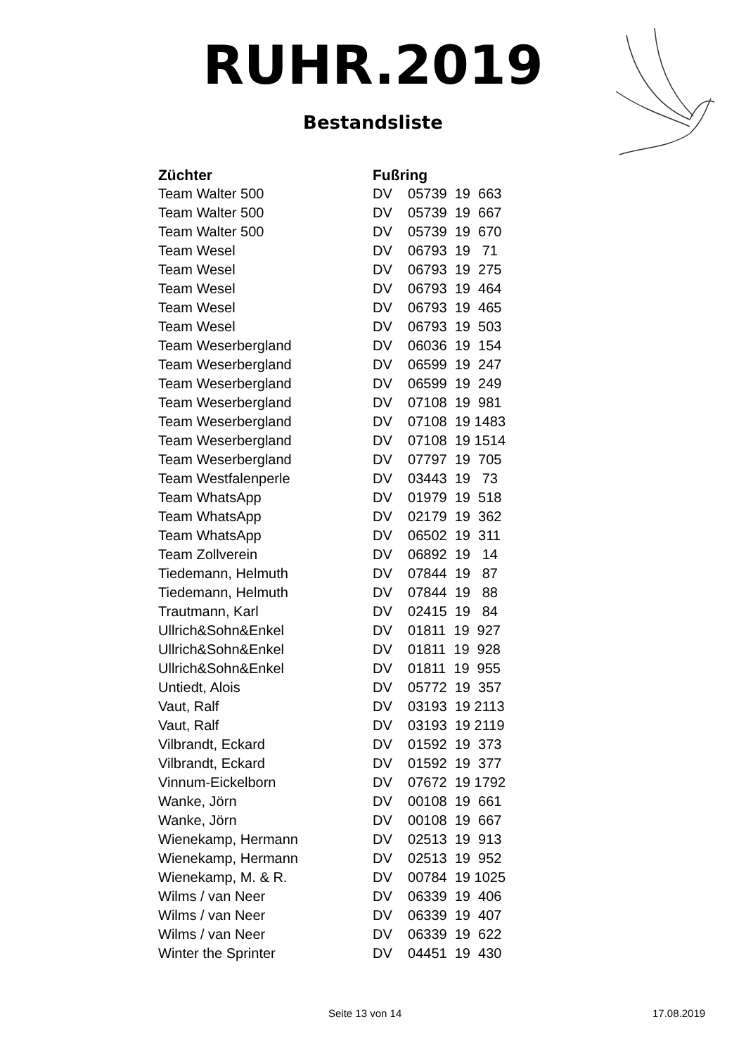RUHR.2019
Bestandsliste
| Züchter | Fußring |
| --- | --- |
| Team Walter 500 | DV 05739 19 663 |
| Team Walter 500 | DV 05739 19 667 |
| Team Walter 500 | DV 05739 19 670 |
| Team Wesel | DV 06793 19 71 |
| Team Wesel | DV 06793 19 275 |
| Team Wesel | DV 06793 19 464 |
| Team Wesel | DV 06793 19 465 |
| Team Wesel | DV 06793 19 503 |
| Team Weserbergland | DV 06036 19 154 |
| Team Weserbergland | DV 06599 19 247 |
| Team Weserbergland | DV 06599 19 249 |
| Team Weserbergland | DV 07108 19 981 |
| Team Weserbergland | DV 07108 19 1483 |
| Team Weserbergland | DV 07108 19 1514 |
| Team Weserbergland | DV 07797 19 705 |
| Team Westfalenperle | DV 03443 19 73 |
| Team WhatsApp | DV 01979 19 518 |
| Team WhatsApp | DV 02179 19 362 |
| Team WhatsApp | DV 06502 19 311 |
| Team Zollverein | DV 06892 19 14 |
| Tiedemann, Helmuth | DV 07844 19 87 |
| Tiedemann, Helmuth | DV 07844 19 88 |
| Trautmann, Karl | DV 02415 19 84 |
| Ullrich&Sohn&Enkel | DV 01811 19 927 |
| Ullrich&Sohn&Enkel | DV 01811 19 928 |
| Ullrich&Sohn&Enkel | DV 01811 19 955 |
| Untiedt, Alois | DV 05772 19 357 |
| Vaut, Ralf | DV 03193 19 2113 |
| Vaut, Ralf | DV 03193 19 2119 |
| Vilbrandt, Eckard | DV 01592 19 373 |
| Vilbrandt, Eckard | DV 01592 19 377 |
| Vinnum-Eickelborn | DV 07672 19 1792 |
| Wanke, Jörn | DV 00108 19 661 |
| Wanke, Jörn | DV 00108 19 667 |
| Wienekamp, Hermann | DV 02513 19 913 |
| Wienekamp, Hermann | DV 02513 19 952 |
| Wienekamp, M. & R. | DV 00784 19 1025 |
| Wilms / van Neer | DV 06339 19 406 |
| Wilms / van Neer | DV 06339 19 407 |
| Wilms / van Neer | DV 06339 19 622 |
| Winter the Sprinter | DV 04451 19 430 |
Seite 13 von 14 17.08.2019